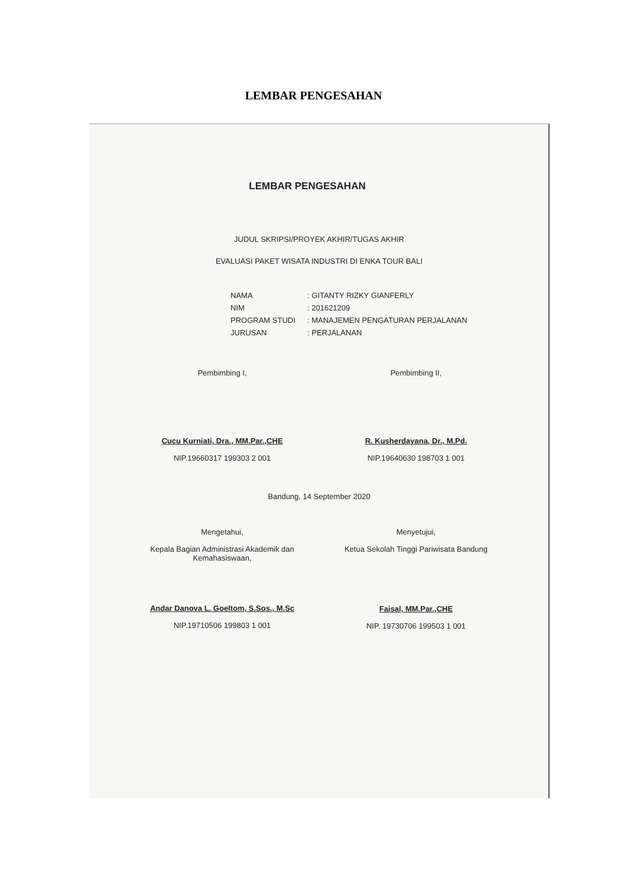LEMBAR PENGESAHAN
LEMBAR PENGESAHAN
JUDUL SKRIPSI/PROYEK AKHIR/TUGAS AKHIR
EVALUASI PAKET WISATA INDUSTRI DI ENKA TOUR BALI
| NAMA | : GITANTY RIZKY GIANFERLY |
| NIM | : 201621209 |
| PROGRAM STUDI | : MANAJEMEN PENGATURAN PERJALANAN |
| JURUSAN | : PERJALANAN |
Pembimbing I,
Cucu Kurniati, Dra., MM.Par.,CHE
NIP.19660317 199303 2 001
Pembimbing II,
R. Kusherdayana, Dr., M.Pd.
NIP.19640630 198703 1 001
Bandung, 14 September 2020
Mengetahui,
Kepala Bagian Administrasi Akademik dan Kemahasiswaan,
Andar Danova L. Goeltom, S.Sos., M.Sc
NIP.19710506 199803 1 001
Menyetujui,
Ketua Sekolah Tinggi Pariwisata Bandung
Faisal, MM.Par.,CHE
NIP. 19730706 199503 1 001